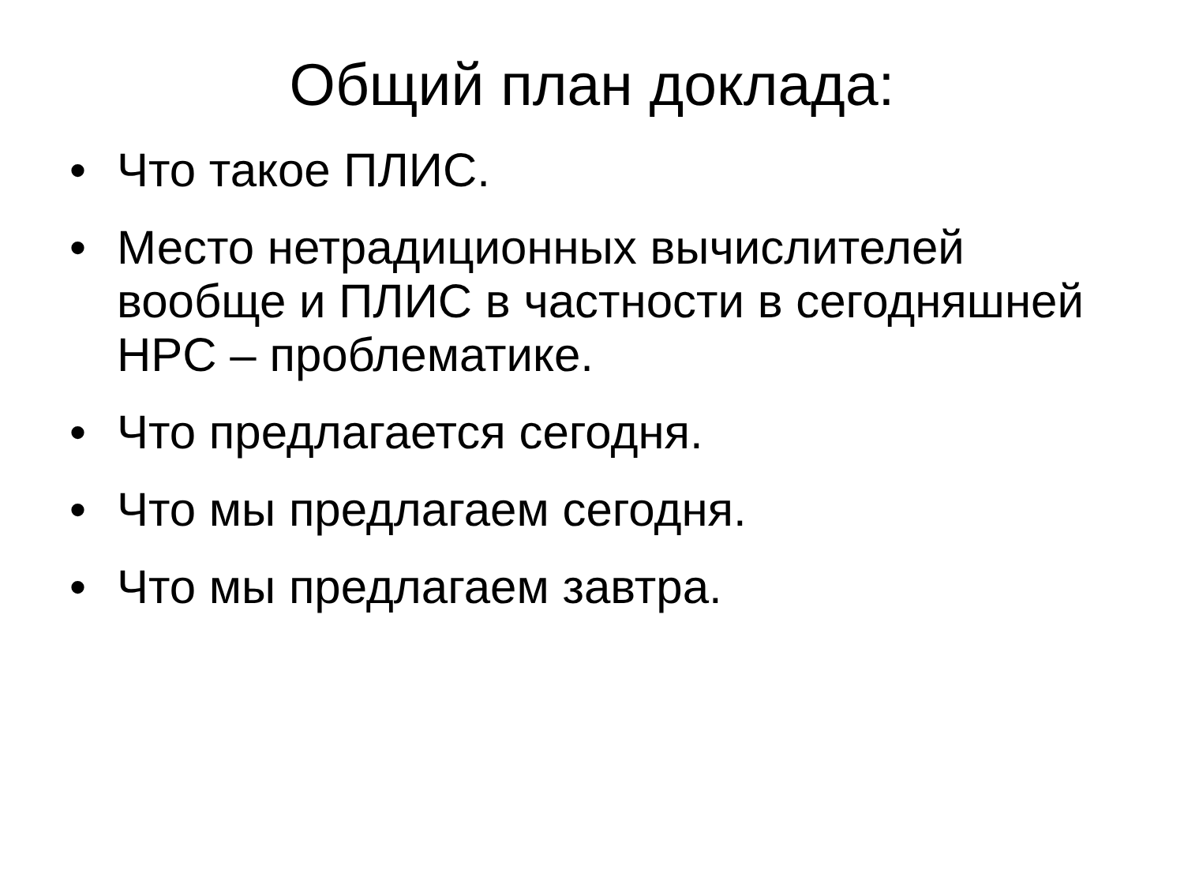Общий план доклада:
• Что такое ПЛИС.
• Место нетрадиционных вычислителей вообще и ПЛИС в частности в сегодняшней HPC – проблематике.
• Что предлагается сегодня.
• Что мы предлагаем сегодня.
• Что мы предлагаем завтра.